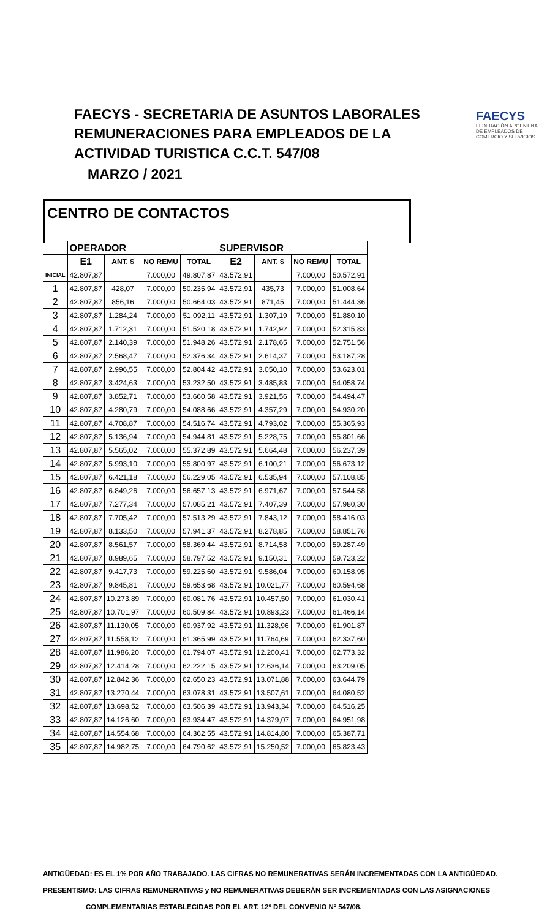FAECYS - SECRETARIA DE ASUNTOS LABORALES
REMUNERACIONES PARA EMPLEADOS DE LA
ACTIVIDAD TURISTICA C.C.T. 547/08
MARZO / 2021
FAECYS
FEDERACIÓN ARGENTINA DE EMPLEADOS DE COMERCIO Y SERVICIOS
CENTRO DE CONTACTOS
| | OPERADOR | | | | SUPERVISOR | | | |
| --- | --- | --- | --- | --- | --- | --- | --- | --- |
| | E1 | ANT. $ | NO REMU | TOTAL | E2 | ANT. $ | NO REMU | TOTAL |
| INICIAL | 42.807,87 | | 7.000,00 | 49.807,87 | 43.572,91 | | 7.000,00 | 50.572,91 |
| 1 | 42.807,87 | 428,07 | 7.000,00 | 50.235,94 | 43.572,91 | 435,73 | 7.000,00 | 51.008,64 |
| 2 | 42.807,87 | 856,16 | 7.000,00 | 50.664,03 | 43.572,91 | 871,45 | 7.000,00 | 51.444,36 |
| 3 | 42.807,87 | 1.284,24 | 7.000,00 | 51.092,11 | 43.572,91 | 1.307,19 | 7.000,00 | 51.880,10 |
| 4 | 42.807,87 | 1.712,31 | 7.000,00 | 51.520,18 | 43.572,91 | 1.742,92 | 7.000,00 | 52.315,83 |
| 5 | 42.807,87 | 2.140,39 | 7.000,00 | 51.948,26 | 43.572,91 | 2.178,65 | 7.000,00 | 52.751,56 |
| 6 | 42.807,87 | 2.568,47 | 7.000,00 | 52.376,34 | 43.572,91 | 2.614,37 | 7.000,00 | 53.187,28 |
| 7 | 42.807,87 | 2.996,55 | 7.000,00 | 52.804,42 | 43.572,91 | 3.050,10 | 7.000,00 | 53.623,01 |
| 8 | 42.807,87 | 3.424,63 | 7.000,00 | 53.232,50 | 43.572,91 | 3.485,83 | 7.000,00 | 54.058,74 |
| 9 | 42.807,87 | 3.852,71 | 7.000,00 | 53.660,58 | 43.572,91 | 3.921,56 | 7.000,00 | 54.494,47 |
| 10 | 42.807,87 | 4.280,79 | 7.000,00 | 54.088,66 | 43.572,91 | 4.357,29 | 7.000,00 | 54.930,20 |
| 11 | 42.807,87 | 4.708,87 | 7.000,00 | 54.516,74 | 43.572,91 | 4.793,02 | 7.000,00 | 55.365,93 |
| 12 | 42.807,87 | 5.136,94 | 7.000,00 | 54.944,81 | 43.572,91 | 5.228,75 | 7.000,00 | 55.801,66 |
| 13 | 42.807,87 | 5.565,02 | 7.000,00 | 55.372,89 | 43.572,91 | 5.664,48 | 7.000,00 | 56.237,39 |
| 14 | 42.807,87 | 5.993,10 | 7.000,00 | 55.800,97 | 43.572,91 | 6.100,21 | 7.000,00 | 56.673,12 |
| 15 | 42.807,87 | 6.421,18 | 7.000,00 | 56.229,05 | 43.572,91 | 6.535,94 | 7.000,00 | 57.108,85 |
| 16 | 42.807,87 | 6.849,26 | 7.000,00 | 56.657,13 | 43.572,91 | 6.971,67 | 7.000,00 | 57.544,58 |
| 17 | 42.807,87 | 7.277,34 | 7.000,00 | 57.085,21 | 43.572,91 | 7.407,39 | 7.000,00 | 57.980,30 |
| 18 | 42.807,87 | 7.705,42 | 7.000,00 | 57.513,29 | 43.572,91 | 7.843,12 | 7.000,00 | 58.416,03 |
| 19 | 42.807,87 | 8.133,50 | 7.000,00 | 57.941,37 | 43.572,91 | 8.278,85 | 7.000,00 | 58.851,76 |
| 20 | 42.807,87 | 8.561,57 | 7.000,00 | 58.369,44 | 43.572,91 | 8.714,58 | 7.000,00 | 59.287,49 |
| 21 | 42.807,87 | 8.989,65 | 7.000,00 | 58.797,52 | 43.572,91 | 9.150,31 | 7.000,00 | 59.723,22 |
| 22 | 42.807,87 | 9.417,73 | 7.000,00 | 59.225,60 | 43.572,91 | 9.586,04 | 7.000,00 | 60.158,95 |
| 23 | 42.807,87 | 9.845,81 | 7.000,00 | 59.653,68 | 43.572,91 | 10.021,77 | 7.000,00 | 60.594,68 |
| 24 | 42.807,87 | 10.273,89 | 7.000,00 | 60.081,76 | 43.572,91 | 10.457,50 | 7.000,00 | 61.030,41 |
| 25 | 42.807,87 | 10.701,97 | 7.000,00 | 60.509,84 | 43.572,91 | 10.893,23 | 7.000,00 | 61.466,14 |
| 26 | 42.807,87 | 11.130,05 | 7.000,00 | 60.937,92 | 43.572,91 | 11.328,96 | 7.000,00 | 61.901,87 |
| 27 | 42.807,87 | 11.558,12 | 7.000,00 | 61.365,99 | 43.572,91 | 11.764,69 | 7.000,00 | 62.337,60 |
| 28 | 42.807,87 | 11.986,20 | 7.000,00 | 61.794,07 | 43.572,91 | 12.200,41 | 7.000,00 | 62.773,32 |
| 29 | 42.807,87 | 12.414,28 | 7.000,00 | 62.222,15 | 43.572,91 | 12.636,14 | 7.000,00 | 63.209,05 |
| 30 | 42.807,87 | 12.842,36 | 7.000,00 | 62.650,23 | 43.572,91 | 13.071,88 | 7.000,00 | 63.644,79 |
| 31 | 42.807,87 | 13.270,44 | 7.000,00 | 63.078,31 | 43.572,91 | 13.507,61 | 7.000,00 | 64.080,52 |
| 32 | 42.807,87 | 13.698,52 | 7.000,00 | 63.506,39 | 43.572,91 | 13.943,34 | 7.000,00 | 64.516,25 |
| 33 | 42.807,87 | 14.126,60 | 7.000,00 | 63.934,47 | 43.572,91 | 14.379,07 | 7.000,00 | 64.951,98 |
| 34 | 42.807,87 | 14.554,68 | 7.000,00 | 64.362,55 | 43.572,91 | 14.814,80 | 7.000,00 | 65.387,71 |
| 35 | 42.807,87 | 14.982,75 | 7.000,00 | 64.790,62 | 43.572,91 | 15.250,52 | 7.000,00 | 65.823,43 |
ANTIGÜEDAD: ES EL 1% POR AÑO TRABAJADO. LAS CIFRAS NO REMUNERATIVAS SERÁN INCREMENTADAS CON LA ANTIGÜEDAD.
PRESENTISMO: LAS CIFRAS REMUNERATIVAS y NO REMUNERATIVAS DEBERÁN SER INCREMENTADAS CON LAS ASIGNACIONES
COMPLEMENTARIAS ESTABLECIDAS POR EL ART. 12º DEL CONVENIO Nº 547/08.